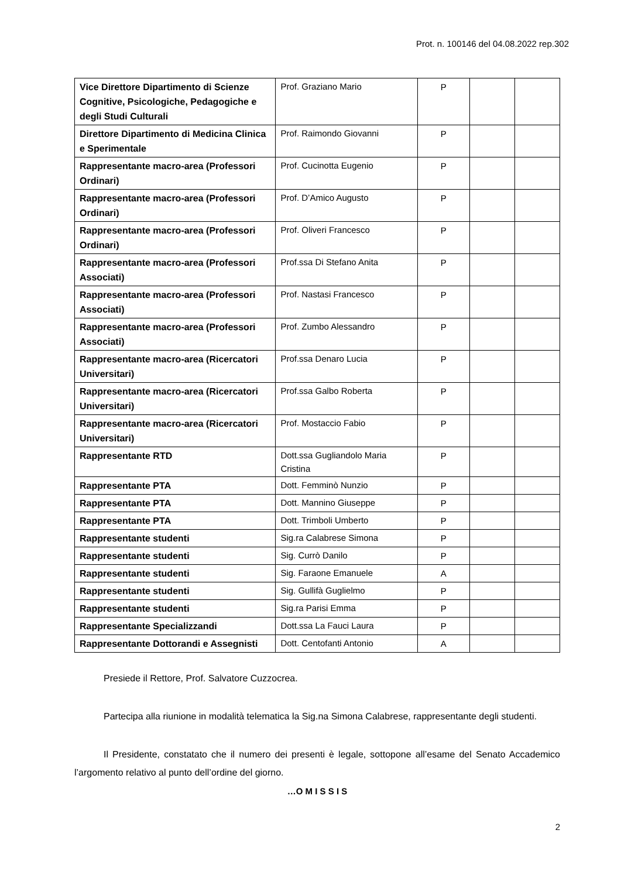Prot. n. 100146 del 04.08.2022 rep.302
| Vice Direttore Dipartimento di Scienze Cognitive, Psicologiche, Pedagogiche e degli Studi Culturali | Prof. Graziano Mario | P | | |
| Direttore Dipartimento di Medicina Clinica e Sperimentale | Prof. Raimondo Giovanni | P | | |
| Rappresentante macro-area (Professori Ordinari) | Prof. Cucinotta Eugenio | P | | |
| Rappresentante macro-area (Professori Ordinari) | Prof. D’Amico Augusto | P | | |
| Rappresentante macro-area (Professori Ordinari) | Prof. Oliveri Francesco | P | | |
| Rappresentante macro-area (Professori Associati) | Prof.ssa Di Stefano Anita | P | | |
| Rappresentante macro-area (Professori Associati) | Prof. Nastasi Francesco | P | | |
| Rappresentante macro-area (Professori Associati) | Prof. Zumbo Alessandro | P | | |
| Rappresentante macro-area (Ricercatori Universitari) | Prof.ssa Denaro Lucia | P | | |
| Rappresentante macro-area (Ricercatori Universitari) | Prof.ssa Galbo Roberta | P | | |
| Rappresentante macro-area (Ricercatori Universitari) | Prof. Mostaccio Fabio | P | | |
| Rappresentante RTD | Dott.ssa Gugliandolo Maria Cristina | P | | |
| Rappresentante PTA | Dott. Femminò Nunzio | P | | |
| Rappresentante PTA | Dott. Mannino Giuseppe | P | | |
| Rappresentante PTA | Dott. Trimboli Umberto | P | | |
| Rappresentante studenti | Sig.ra Calabrese Simona | P | | |
| Rappresentante studenti | Sig. Currò Danilo | P | | |
| Rappresentante studenti | Sig. Faraone Emanuele | A | | |
| Rappresentante studenti | Sig. Gullifà Guglielmo | P | | |
| Rappresentante studenti | Sig.ra Parisi Emma | P | | |
| Rappresentante Specializzandi | Dott.ssa La Fauci Laura | P | | |
| Rappresentante Dottorandi e Assegnisti | Dott. Centofanti Antonio | A | | |
Presiede il Rettore, Prof. Salvatore Cuzzocrea.
Partecipa alla riunione in modalità telematica la Sig.na Simona Calabrese, rappresentante degli studenti.
Il Presidente, constatato che il numero dei presenti è legale, sottopone all’esame del Senato Accademico l’argomento relativo al punto dell’ordine del giorno.
…O M I S S I S
2